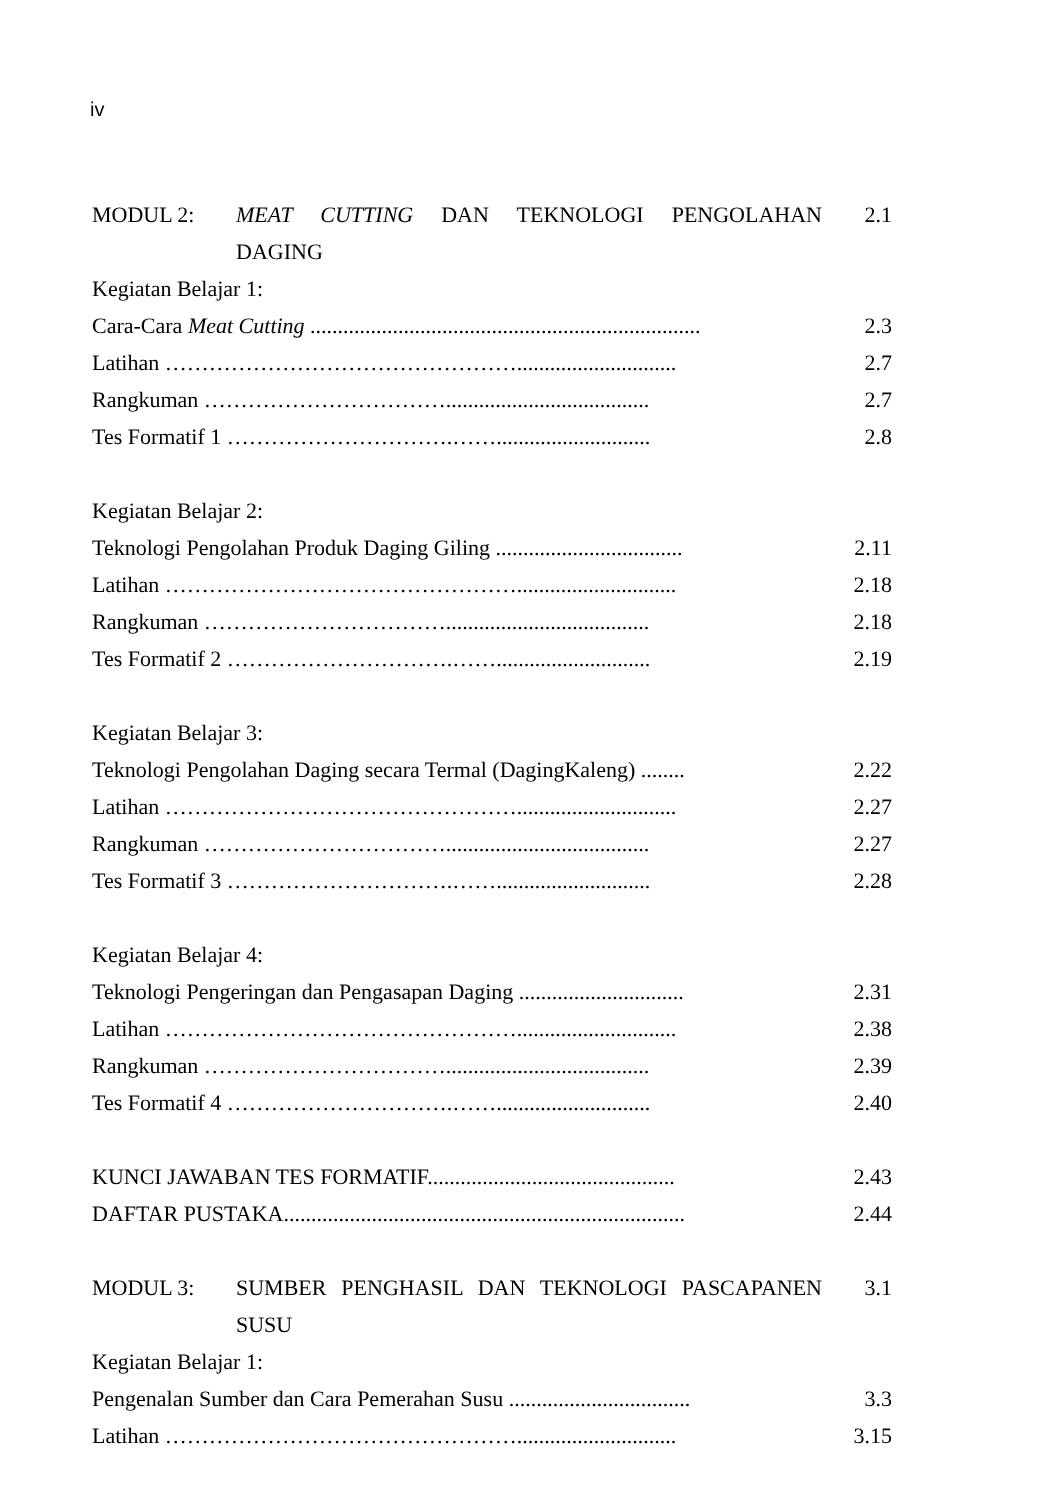iv
MODUL 2: MEAT CUTTING DAN TEKNOLOGI PENGOLAHAN DAGING 2.1
Kegiatan Belajar 1:
Cara-Cara Meat Cutting ....................................................................... 2.3
Latihan …………………………………………............................. 2.7
Rangkuman ……………………………..................................... 2.7
Tes Formatif 1 ………………………….……............................ 2.8
Kegiatan Belajar 2:
Teknologi Pengolahan Produk Daging Giling .................................. 2.11
Latihan …………………………………………............................. 2.18
Rangkuman ……………………………..................................... 2.18
Tes Formatif 2 ………………………….……............................ 2.19
Kegiatan Belajar 3:
Teknologi Pengolahan Daging secara Termal (DagingKaleng) ........ 2.22
Latihan …………………………………………............................. 2.27
Rangkuman ……………………………..................................... 2.27
Tes Formatif 3 ………………………….……............................ 2.28
Kegiatan Belajar 4:
Teknologi Pengeringan dan Pengasapan Daging .............................. 2.31
Latihan …………………………………………............................. 2.38
Rangkuman ……………………………..................................... 2.39
Tes Formatif 4 ………………………….……............................ 2.40
KUNCI JAWABAN TES FORMATIF............................................. 2.43
DAFTAR PUSTAKA......................................................................... 2.44
MODUL 3: SUMBER PENGHASIL DAN TEKNOLOGI PASCAPANEN SUSU
3.1
Kegiatan Belajar 1:
Pengenalan Sumber dan Cara Pemerahan Susu ................................. 3.3
Latihan …………………………………………............................. 3.15